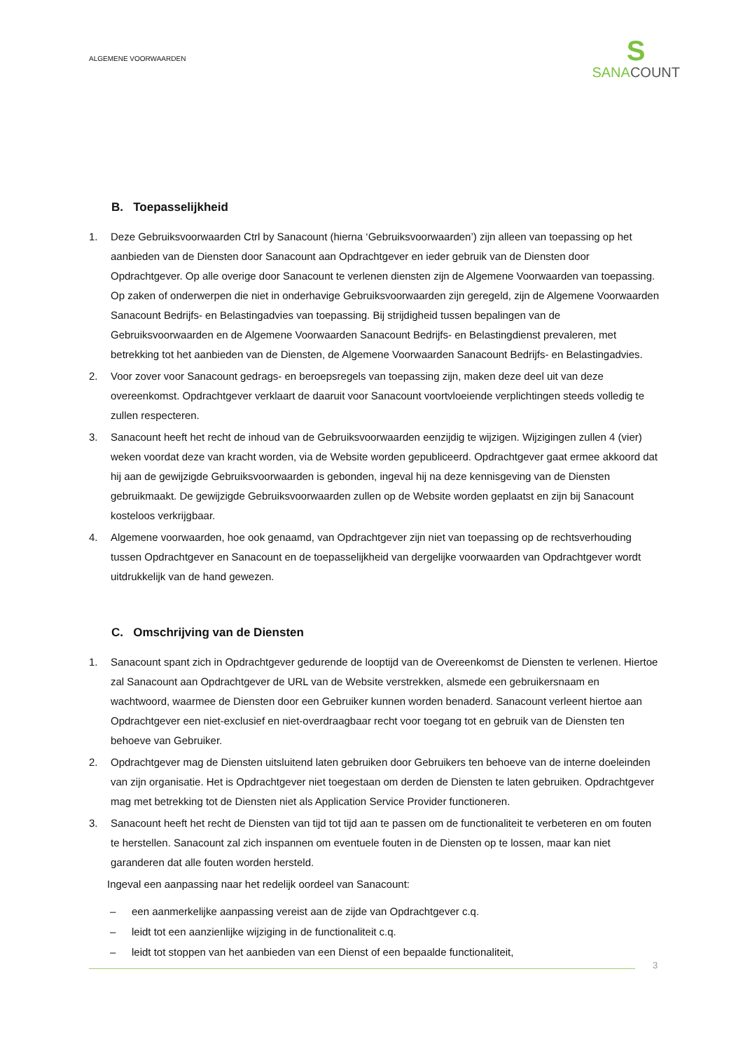ALGEMENE VOORWAARDEN
S
SANACOUNT
B. Toepasselijkheid
1. Deze Gebruiksvoorwaarden Ctrl by Sanacount (hierna ‘Gebruiksvoorwaarden’) zijn alleen van toepassing op het aanbieden van de Diensten door Sanacount aan Opdrachtgever en ieder gebruik van de Diensten door Opdrachtgever. Op alle overige door Sanacount te verlenen diensten zijn de Algemene Voorwaarden van toepassing. Op zaken of onderwerpen die niet in onderhavige Gebruiksvoorwaarden zijn geregeld, zijn de Algemene Voorwaarden Sanacount Bedrijfs- en Belastingadvies van toepassing. Bij strijdigheid tussen bepalingen van de Gebruiksvoorwaarden en de Algemene Voorwaarden Sanacount Bedrijfs- en Belastingdienst prevaleren, met betrekking tot het aanbieden van de Diensten, de Algemene Voorwaarden Sanacount Bedrijfs- en Belastingadvies.
2. Voor zover voor Sanacount gedrags- en beroepsregels van toepassing zijn, maken deze deel uit van deze overeenkomst. Opdrachtgever verklaart de daaruit voor Sanacount voortvloeiende verplichtingen steeds volledig te zullen respecteren.
3. Sanacount heeft het recht de inhoud van de Gebruiksvoorwaarden eenzijdig te wijzigen. Wijzigingen zullen 4 (vier) weken voordat deze van kracht worden, via de Website worden gepubliceerd. Opdrachtgever gaat ermee akkoord dat hij aan de gewijzigde Gebruiksvoorwaarden is gebonden, ingeval hij na deze kennisgeving van de Diensten gebruikmaakt. De gewijzigde Gebruiksvoorwaarden zullen op de Website worden geplaatst en zijn bij Sanacount kosteloos verkrijgbaar.
4. Algemene voorwaarden, hoe ook genaamd, van Opdrachtgever zijn niet van toepassing op de rechtsverhouding tussen Opdrachtgever en Sanacount en de toepasselijkheid van dergelijke voorwaarden van Opdrachtgever wordt uitdrukkelijk van de hand gewezen.
C. Omschrijving van de Diensten
1. Sanacount spant zich in Opdrachtgever gedurende de looptijd van de Overeenkomst de Diensten te verlenen. Hiertoe zal Sanacount aan Opdrachtgever de URL van de Website verstrekken, alsmede een gebruikersnaam en wachtwoord, waarmee de Diensten door een Gebruiker kunnen worden benaderd. Sanacount verleent hiertoe aan Opdrachtgever een niet-exclusief en niet-overdraagbaar recht voor toegang tot en gebruik van de Diensten ten behoeve van Gebruiker.
2. Opdrachtgever mag de Diensten uitsluitend laten gebruiken door Gebruikers ten behoeve van de interne doeleinden van zijn organisatie. Het is Opdrachtgever niet toegestaan om derden de Diensten te laten gebruiken. Opdrachtgever mag met betrekking tot de Diensten niet als Application Service Provider functioneren.
3. Sanacount heeft het recht de Diensten van tijd tot tijd aan te passen om de functionaliteit te verbeteren en om fouten te herstellen. Sanacount zal zich inspannen om eventuele fouten in de Diensten op te lossen, maar kan niet garanderen dat alle fouten worden hersteld.
Ingeval een aanpassing naar het redelijk oordeel van Sanacount:
– een aanmerkelijke aanpassing vereist aan de zijde van Opdrachtgever c.q.
– leidt tot een aanzienlijke wijziging in de functionaliteit c.q.
– leidt tot stoppen van het aanbieden van een Dienst of een bepaalde functionaliteit,
3